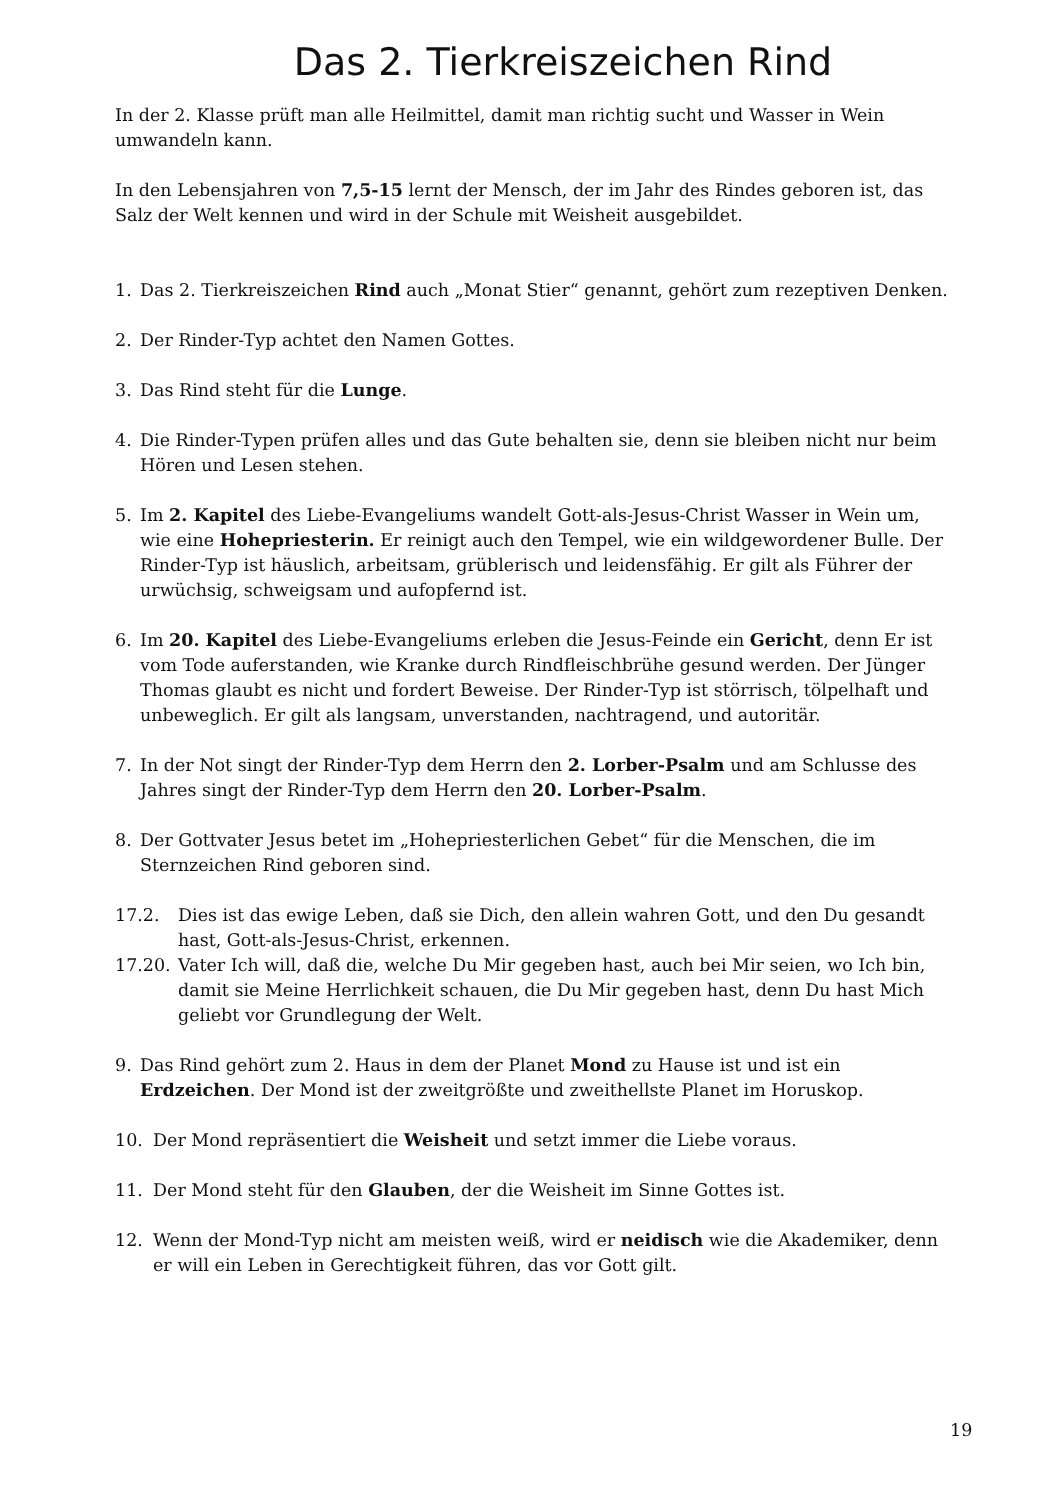Das 2. Tierkreiszeichen Rind
In der 2. Klasse prüft man alle Heilmittel, damit man richtig sucht und Wasser in Wein umwandeln kann.
In den Lebensjahren von 7,5-15 lernt der Mensch, der im Jahr des Rindes geboren ist, das Salz der Welt kennen und wird in der Schule mit Weisheit ausgebildet.
1. Das 2. Tierkreiszeichen Rind auch „Monat Stier“ genannt, gehört zum rezeptiven Denken.
2. Der Rinder-Typ achtet den Namen Gottes.
3. Das Rind steht für die Lunge.
4. Die Rinder-Typen prüfen alles und das Gute behalten sie, denn sie bleiben nicht nur beim Hören und Lesen stehen.
5. Im 2. Kapitel des Liebe-Evangeliums wandelt Gott-als-Jesus-Christ Wasser in Wein um, wie eine Hohepriesterin. Er reinigt auch den Tempel, wie ein wildgewordener Bulle. Der Rinder-Typ ist häuslich, arbeitsam, grüblerisch und leidensfähig. Er gilt als Führer der urwüchsig, schweigsam und aufopfernd ist.
6. Im 20. Kapitel des Liebe-Evangeliums erleben die Jesus-Feinde ein Gericht, denn Er ist vom Tode auferstanden, wie Kranke durch Rindfleischbrühe gesund werden. Der Jünger Thomas glaubt es nicht und fordert Beweise. Der Rinder-Typ ist störrisch, tölpelhaft und unbeweglich. Er gilt als langsam, unverstanden, nachtragend, und autoritär.
7. In der Not singt der Rinder-Typ dem Herrn den 2. Lorber-Psalm und am Schlusse des Jahres singt der Rinder-Typ dem Herrn den 20. Lorber-Psalm.
8. Der Gottvater Jesus betet im „Hohepriesterlichen Gebet“ für die Menschen, die im Sternzeichen Rind geboren sind.
17.2. Dies ist das ewige Leben, daß sie Dich, den allein wahren Gott, und den Du gesandt hast, Gott-als-Jesus-Christ, erkennen.
17.20. Vater Ich will, daß die, welche Du Mir gegeben hast, auch bei Mir seien, wo Ich bin, damit sie Meine Herrlichkeit schauen, die Du Mir gegeben hast, denn Du hast Mich geliebt vor Grundlegung der Welt.
9. Das Rind gehört zum 2. Haus in dem der Planet Mond zu Hause ist und ist ein Erdzeichen. Der Mond ist der zweitgrößte und zweithellste Planet im Horuskop.
10. Der Mond repräsentiert die Weisheit und setzt immer die Liebe voraus.
11. Der Mond steht für den Glauben, der die Weisheit im Sinne Gottes ist.
12. Wenn der Mond-Typ nicht am meisten weiß, wird er neidisch wie die Akademiker, denn er will ein Leben in Gerechtigkeit führen, das vor Gott gilt.
19